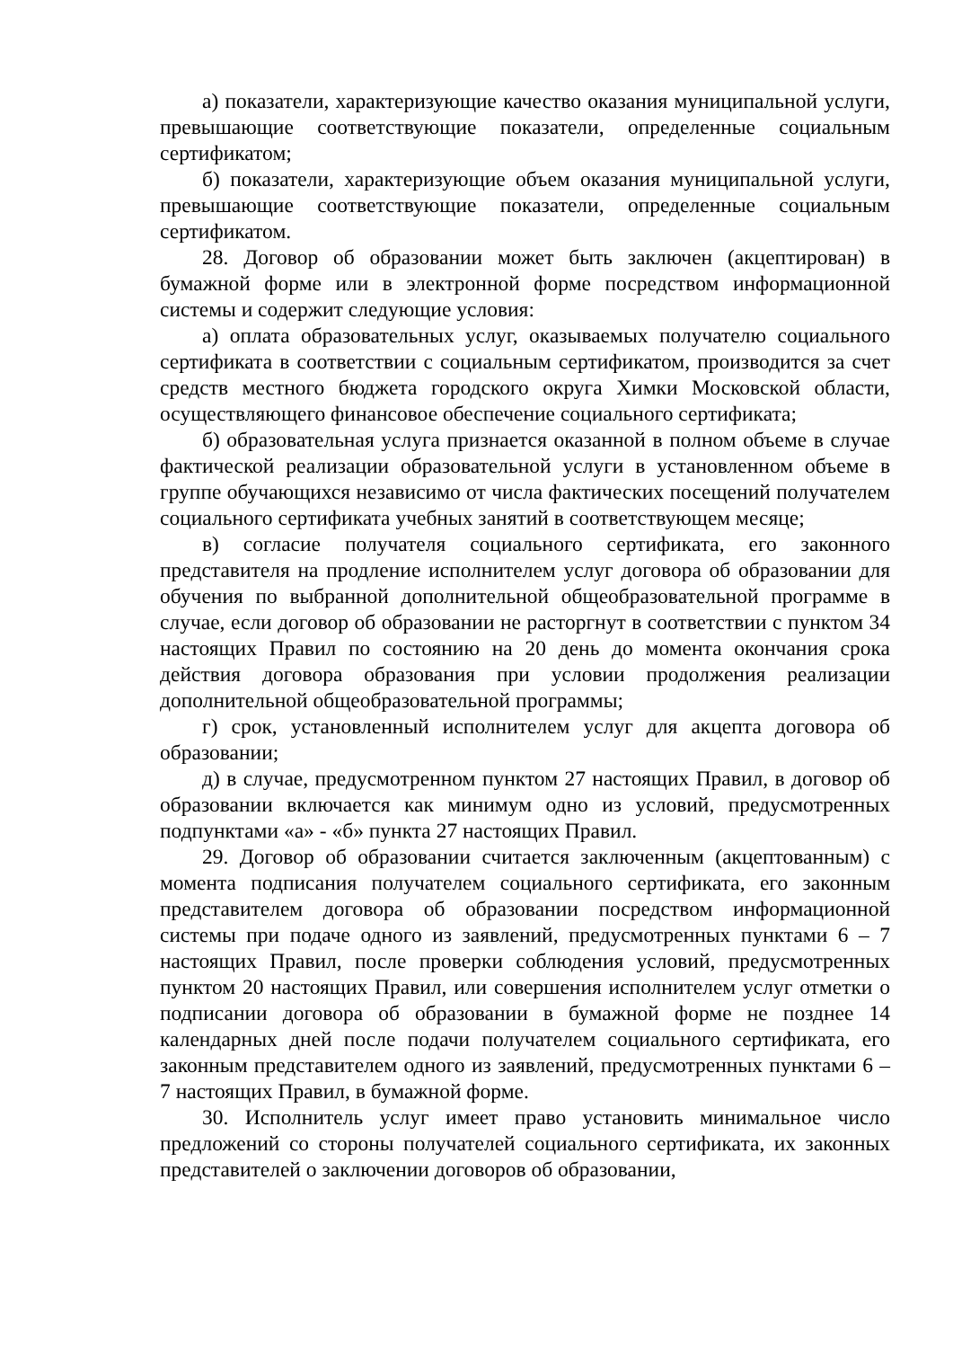а) показатели, характеризующие качество оказания муниципальной услуги, превышающие соответствующие показатели, определенные социальным сертификатом;
б) показатели, характеризующие объем оказания муниципальной услуги, превышающие соответствующие показатели, определенные социальным сертификатом.
28. Договор об образовании может быть заключен (акцептирован) в бумажной форме или в электронной форме посредством информационной системы и содержит следующие условия:
а) оплата образовательных услуг, оказываемых получателю социального сертификата в соответствии с социальным сертификатом, производится за счет средств местного бюджета городского округа Химки Московской области, осуществляющего финансовое обеспечение социального сертификата;
б) образовательная услуга признается оказанной в полном объеме в случае фактической реализации образовательной услуги в установленном объеме в группе обучающихся независимо от числа фактических посещений получателем социального сертификата учебных занятий в соответствующем месяце;
в) согласие получателя социального сертификата, его законного представителя на продление исполнителем услуг договора об образовании для обучения по выбранной дополнительной общеобразовательной программе в случае, если договор об образовании не расторгнут в соответствии с пунктом 34 настоящих Правил по состоянию на 20 день до момента окончания срока действия договора образования при условии продолжения реализации дополнительной общеобразовательной программы;
г) срок, установленный исполнителем услуг для акцепта договора об образовании;
д) в случае, предусмотренном пунктом 27 настоящих Правил, в договор об образовании включается как минимум одно из условий, предусмотренных подпунктами «а» - «б» пункта 27 настоящих Правил.
29. Договор об образовании считается заключенным (акцептованным) с момента подписания получателем социального сертификата, его законным представителем договора об образовании посредством информационной системы при подаче одного из заявлений, предусмотренных пунктами 6 – 7 настоящих Правил, после проверки соблюдения условий, предусмотренных пунктом 20 настоящих Правил, или совершения исполнителем услуг отметки о подписании договора об образовании в бумажной форме не позднее 14 календарных дней после подачи получателем социального сертификата, его законным представителем одного из заявлений, предусмотренных пунктами 6 – 7 настоящих Правил, в бумажной форме.
30. Исполнитель услуг имеет право установить минимальное число предложений со стороны получателей социального сертификата, их законных представителей о заключении договоров об образовании,